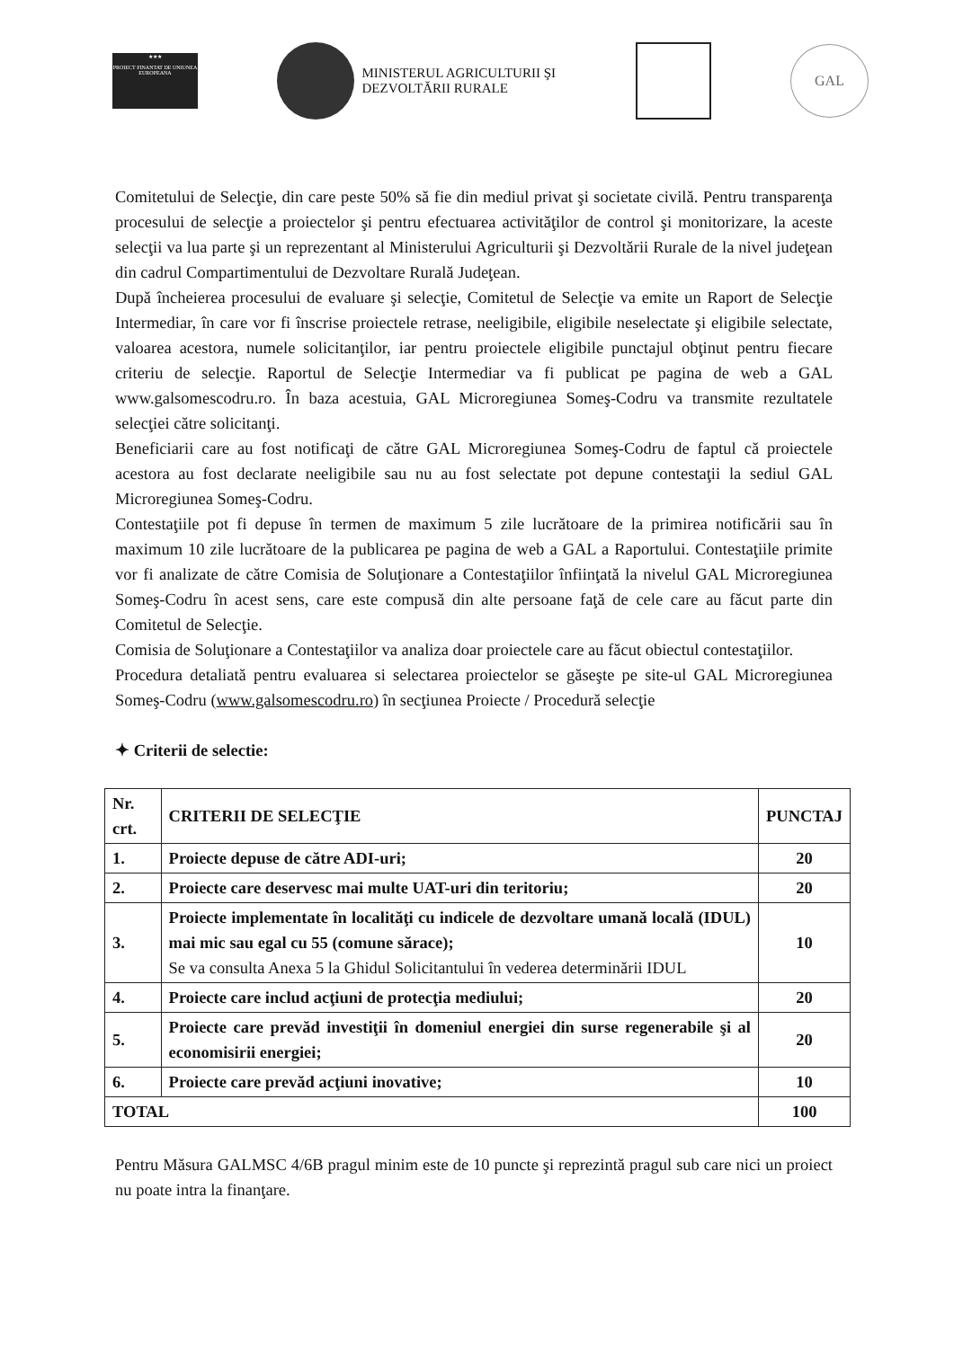★★★
PROIECT FINANTAT DE UNIUNEA EUROPEANA
MINISTERUL AGRICULTURII ŞI
DEZVOLTĂRII RURALE
GAL
Comitetului de Selecţie, din care peste 50% să fie din mediul privat şi societate civilă. Pentru transparenţa procesului de selecţie a proiectelor şi pentru efectuarea activităţilor de control şi monitorizare, la aceste selecţii va lua parte şi un reprezentant al Ministerului Agriculturii şi Dezvoltării Rurale de la nivel judeţean din cadrul Compartimentului de Dezvoltare Rurală Judeţean.
După încheierea procesului de evaluare şi selecţie, Comitetul de Selecţie va emite un Raport de Selecţie Intermediar, în care vor fi înscrise proiectele retrase, neeligibile, eligibile neselectate şi eligibile selectate, valoarea acestora, numele solicitanţilor, iar pentru proiectele eligibile punctajul obţinut pentru fiecare criteriu de selecţie. Raportul de Selecţie Intermediar va fi publicat pe pagina de web a GAL www.galsomescodru.ro. În baza acestuia, GAL Microregiunea Someş-Codru va transmite rezultatele selecţiei către solicitanţi.
Beneficiarii care au fost notificaţi de către GAL Microregiunea Someş-Codru de faptul că proiectele acestora au fost declarate neeligibile sau nu au fost selectate pot depune contestaţii la sediul GAL Microregiunea Someş-Codru.
Contestaţiile pot fi depuse în termen de maximum 5 zile lucrătoare de la primirea notificării sau în maximum 10 zile lucrătoare de la publicarea pe pagina de web a GAL a Raportului. Contestaţiile primite vor fi analizate de către Comisia de Soluţionare a Contestaţiilor înfiinţată la nivelul GAL Microregiunea Someş-Codru în acest sens, care este compusă din alte persoane faţă de cele care au făcut parte din Comitetul de Selecţie.
Comisia de Soluţionare a Contestaţiilor va analiza doar proiectele care au făcut obiectul contestaţiilor.
Procedura detaliată pentru evaluarea si selectarea proiectelor se găseşte pe site-ul GAL Microregiunea Someş-Codru (www.galsomescodru.ro) în secţiunea Proiecte / Procedură selecţie
✦ Criterii de selectie:
| Nr. crt. | CRITERII DE SELECŢIE | PUNCTAJ |
| --- | --- | --- |
| 1. | Proiecte depuse de către ADI-uri; | 20 |
| 2. | Proiecte care deservesc mai multe UAT-uri din teritoriu; | 20 |
| 3. | Proiecte implementate în localităţi cu indicele de dezvoltare umană locală (IDUL) mai mic sau egal cu 55 (comune sărace); Se va consulta Anexa 5 la Ghidul Solicitantului în vederea determinării IDUL | 10 |
| 4. | Proiecte care includ acţiuni de protecţia mediului; | 20 |
| 5. | Proiecte care prevăd investiţii în domeniul energiei din surse regenerabile şi al economisirii energiei; | 20 |
| 6. | Proiecte care prevăd acţiuni inovative; | 10 |
| TOTAL | | 100 |
Pentru Măsura GALMSC 4/6B pragul minim este de 10 puncte şi reprezintă pragul sub care nici un proiect nu poate intra la finanţare.